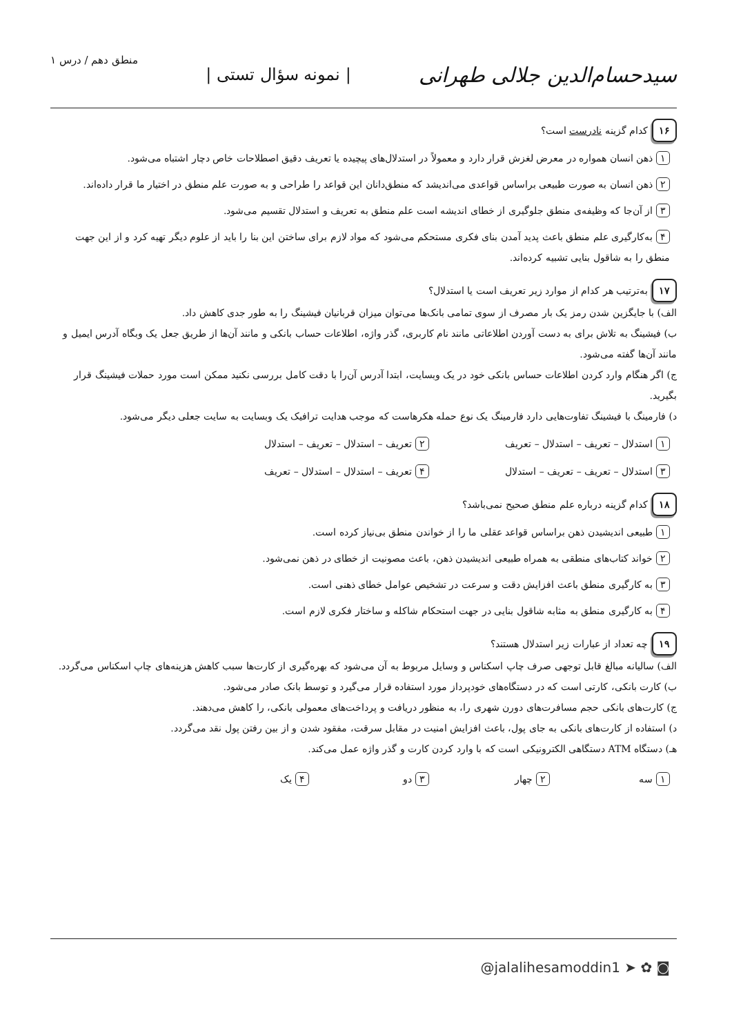سیدحسام‌الدین جلالی طهرانی | نمونه سؤال تستی | منطق دهم / درس ۱
۱۶ کدام گزینه نادرست است؟
۱ ذهن انسان همواره در معرض لغزش قرار دارد و معمولاً در استدلال‌های پیچیده یا تعریف دقیق اصطلاحات خاص دچار اشتباه می‌شود.
۲ ذهن انسان به صورت طبیعی براساس قواعدی می‌اندیشد که منطق‌دانان این قواعد را طراحی و به صورت علم منطق در اختیار ما قرار داده‌اند.
۳ از آن‌جا که وظیفه‌ی منطق جلوگیری از خطای اندیشه است علم منطق به تعریف و استدلال تقسیم می‌شود.
۴ به‌کارگیری علم منطق باعث پدید آمدن بنای فکری مستحکم می‌شود که مواد لازم برای ساختن این بنا را باید از علوم دیگر تهیه کرد و از این جهت منطق را به شاقول بنایی تشبیه کرده‌اند.
۱۷ به‌ترتیب هر کدام از موارد زیر تعریف است یا استدلال؟
الف) با جایگزین شدن رمز یک بار مصرف از سوی تمامی بانک‌ها می‌توان میزان قربانیان فیشینگ را به طور جدی کاهش داد.
ب) فیشینگ به تلاش برای به دست آوردن اطلاعاتی مانند نام کاربری، گذر واژه، اطلاعات حساب بانکی و مانند آن‌ها از طریق جعل یک وبگاه آدرس ایمیل و مانند آن‌ها گفته می‌شود.
ج) اگر هنگام وارد کردن اطلاعات حساس بانکی خود در یک وبسایت، ابتدا آدرس آن‌را با دقت کامل بررسی نکنید ممکن است مورد حملات فیشینگ قرار بگیرید.
د) فارمینگ با فیشینگ تفاوت‌هایی دارد فارمینگ یک نوع حمله هکرهاست که موجب هدایت ترافیک یک وبسایت به سایت جعلی دیگر می‌شود.
۱ استدلال – تعریف – استدلال – تعریف
۲ تعریف – استدلال – تعریف – استدلال
۳ استدلال – تعریف – تعریف – استدلال
۴ تعریف – استدلال – استدلال – تعریف
۱۸ کدام گزینه درباره علم منطق صحیح نمی‌باشد؟
۱ طبیعی اندیشیدن ذهن براساس قواعد عقلی ما را از خواندن منطق بی‌نیاز کرده است.
۲ خواند کتاب‌های منطقی به همراه طبیعی اندیشیدن ذهن، باعث مصونیت از خطای در ذهن نمی‌شود.
۳ به کارگیری منطق باعث افزایش دقت و سرعت در تشخیص عوامل خطای ذهنی است.
۴ به کارگیری منطق به مثابه شاقول بنایی در جهت استحکام شاکله و ساختار فکری لازم است.
۱۹ چه تعداد از عبارات زیر استدلال هستند؟
الف) سالیانه مبالغ قابل توجهی صرف چاپ اسکناس و وسایل مربوط به آن می‌شود که بهره‌گیری از کارت‌ها سبب کاهش هزینه‌های چاپ اسکناس می‌گردد.
ب) کارت بانکی، کارتی است که در دستگاه‌های خودپرداز مورد استفاده قرار می‌گیرد و توسط بانک صادر می‌شود.
ج) کارت‌های بانکی حجم مسافرت‌های دورن شهری را، به منظور دریافت و پرداخت‌های معمولی بانکی، را کاهش می‌دهند.
د) استفاده از کارت‌های بانکی به جای پول، باعث افزایش امنیت در مقابل سرقت، مفقود شدن و از بین رفتن پول نقد می‌گردد.
هـ) دستگاه ATM دستگاهی الکترونیکی است که با وارد کردن کارت و گذر واژه عمل می‌کند.
۱ سه
۲ چهار
۳ دو
۴ یک
@jalalihesamoddin1 ➤ ✿ ◙